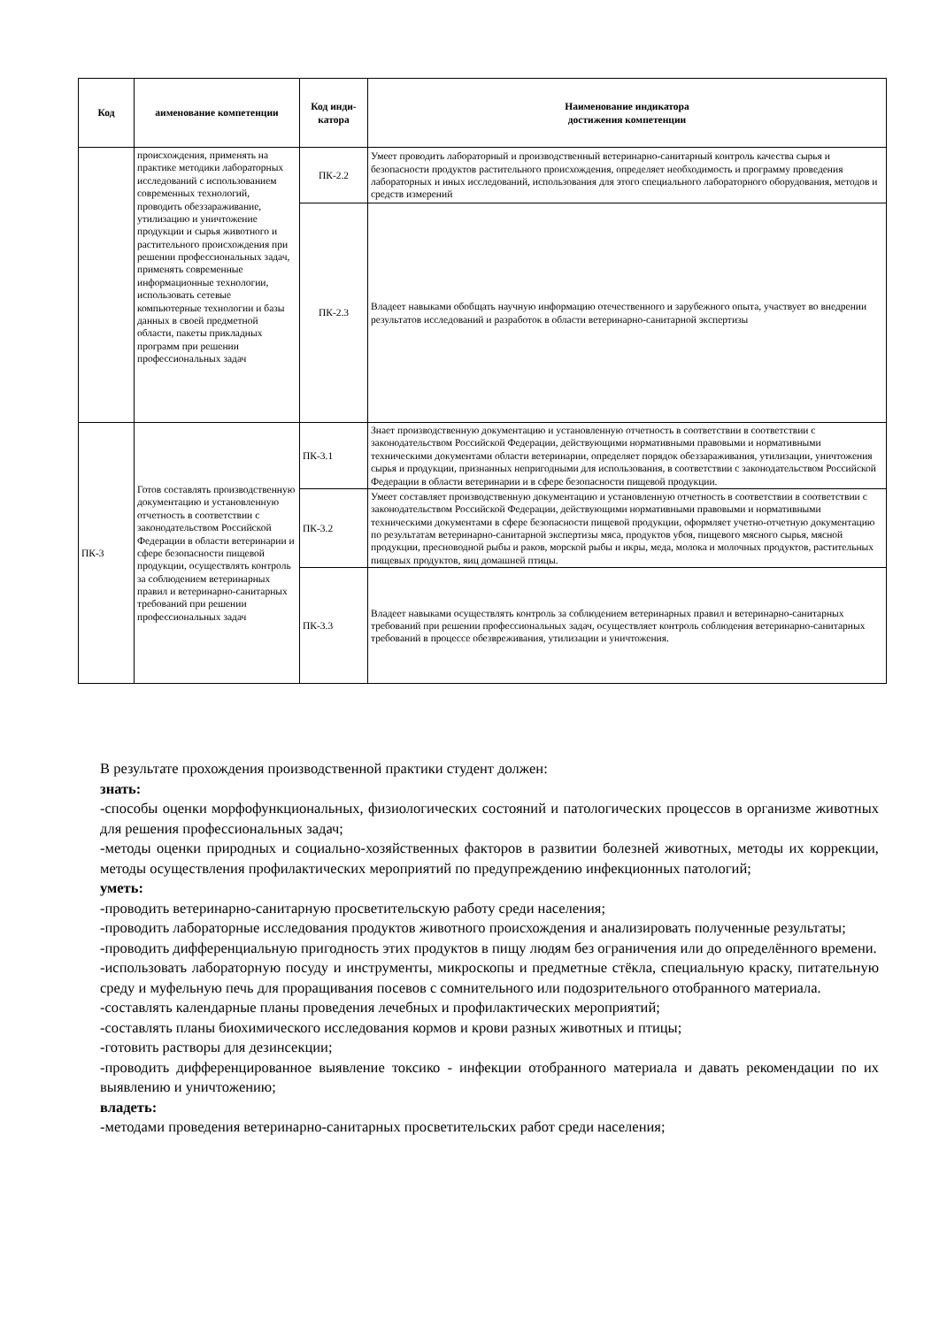| Код | аименование компетенции | Код инди-катора | Наименование индикатора достижения компетенции |
| --- | --- | --- | --- |
| | происхождения, применять на практике методики лабораторных исследований с использованием современных технологий, проводить обеззараживание, утилизацию и уничтожение продукции и сырья животного и растительного происхождения при решении профессиональных задач, применять современные информационные технологии, использовать сетевые компьютерные технологии и базы данных в своей предметной области, пакеты прикладных программ при решении профессиональных задач | ПК-2.2 | Умеет проводить лабораторный и производственный ветеринарно-санитарный контроль качества сырья и безопасности продуктов растительного происхождения, определяет необходимость и программу проведения лабораторных и иных исследований, использования для этого специального лабораторного оборудования, методов и средств измерений |
| | | ПК-2.3 | Владеет навыками обобщать научную информацию отечественного и зарубежного опыта, участвует во внедрении результатов исследований и разработок в области ветеринарно-санитарной экспертизы |
| ПК-3 | Готов составлять производственную документацию и установленную отчетность в соответствии с законодательством Российской Федерации в области ветеринарии и сфере безопасности пищевой продукции, осуществлять контроль за соблюдением ветеринарных правил и ветеринарно-санитарных требований при решении профессиональных задач | ПК-3.1 | Знает производственную документацию и установленную отчетность в соответствии в соответствии с законодательством Российской Федерации, действующими нормативными правовыми и нормативными техническими документами области ветеринарии, определяет порядок обеззараживания, утилизации, уничтожения сырья и продукции, признанных непригодными для использования, в соответствии с законодательством Российской Федерации в области ветеринарии и в сфере безопасности пищевой продукции. |
| | | ПК-3.2 | Умеет составляет производственную документацию и установленную отчетность в соответствии в соответствии с законодательством Российской Федерации, действующими нормативными правовыми и нормативными техническими документами в сфере безопасности пищевой продукции, оформляет учетно-отчетную документацию по результатам ветеринарно-санитарной экспертизы мяса, продуктов убоя, пищевого мясного сырья, мясной продукции, пресноводной рыбы и раков, морской рыбы и икры, меда, молока и молочных продуктов, растительных пищевых продуктов, яиц домашней птицы. |
| | | ПК-3.3 | Владеет навыками осуществлять контроль за соблюдением ветеринарных правил и ветеринарно-санитарных требований при решении профессиональных задач, осуществляет контроль соблюдения ветеринарно-санитарных требований в процессе обезвреживания, утилизации и уничтожения. |
В результате прохождения производственной практики студент должен:
знать:
-способы оценки морфофункциональных, физиологических состояний и патологических процессов в организме животных для решения профессиональных задач;
-методы оценки природных и социально-хозяйственных факторов в развитии болезней животных, методы их коррекции, методы осуществления профилактических мероприятий по предупреждению инфекционных патологий;
уметь:
-проводить ветеринарно-санитарную просветительскую работу среди населения;
-проводить лабораторные исследования продуктов животного происхождения и анализировать полученные результаты;
-проводить дифференциальную пригодность этих продуктов в пищу людям без ограничения или до определённого времени.
-использовать лабораторную посуду и инструменты, микроскопы и предметные стёкла, специальную краску, питательную среду и муфельную печь для проращивания посевов с сомнительного или подозрительного отобранного материала.
-составлять календарные планы проведения лечебных и профилактических мероприятий;
-составлять планы биохимического исследования кормов и крови разных животных и птицы;
-готовить растворы для дезинсекции;
-проводить дифференцированное выявление токсико - инфекции отобранного материала и давать рекомендации по их выявлению и уничтожению;
владеть:
-методами проведения ветеринарно-санитарных просветительских работ среди населения;